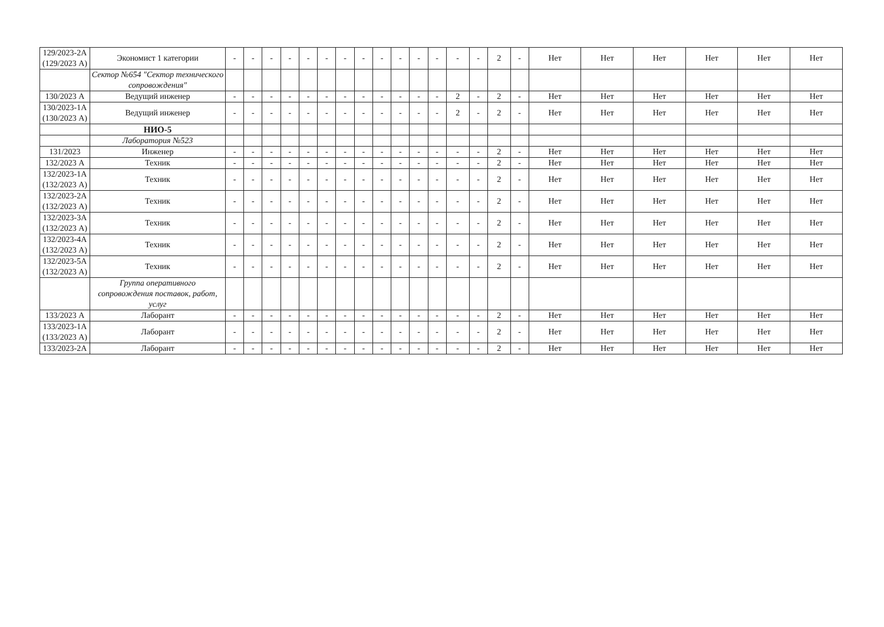| 129/2023-2А (129/2023 А) | Экономист 1 категории | - | - | - | - | - | - | - | - | - | - | - | - | - | - | 2 | - | Нет | Нет | Нет | Нет | Нет | Нет |
| | Сектор №654 "Сектор технического сопровождения" | | | | | | | | | | | | | | | | | | | | | | |
| 130/2023 А | Ведущий инженер | - | - | - | - | - | - | - | - | - | - | - | - | 2 | - | 2 | - | Нет | Нет | Нет | Нет | Нет | Нет |
| 130/2023-1А (130/2023 А) | Ведущий инженер | - | - | - | - | - | - | - | - | - | - | - | - | 2 | - | 2 | - | Нет | Нет | Нет | Нет | Нет | Нет |
| | НИО-5 | | | | | | | | | | | | | | | | | | | | | | |
| | Лаборатория №523 | | | | | | | | | | | | | | | | | | | | | | |
| 131/2023 | Инженер | - | - | - | - | - | - | - | - | - | - | - | - | - | - | 2 | - | Нет | Нет | Нет | Нет | Нет | Нет |
| 132/2023 А | Техник | - | - | - | - | - | - | - | - | - | - | - | - | - | - | 2 | - | Нет | Нет | Нет | Нет | Нет | Нет |
| 132/2023-1А (132/2023 А) | Техник | - | - | - | - | - | - | - | - | - | - | - | - | - | - | 2 | - | Нет | Нет | Нет | Нет | Нет | Нет |
| 132/2023-2А (132/2023 А) | Техник | - | - | - | - | - | - | - | - | - | - | - | - | - | - | 2 | - | Нет | Нет | Нет | Нет | Нет | Нет |
| 132/2023-3А (132/2023 А) | Техник | - | - | - | - | - | - | - | - | - | - | - | - | - | - | 2 | - | Нет | Нет | Нет | Нет | Нет | Нет |
| 132/2023-4А (132/2023 А) | Техник | - | - | - | - | - | - | - | - | - | - | - | - | - | - | 2 | - | Нет | Нет | Нет | Нет | Нет | Нет |
| 132/2023-5А (132/2023 А) | Техник | - | - | - | - | - | - | - | - | - | - | - | - | - | - | 2 | - | Нет | Нет | Нет | Нет | Нет | Нет |
| | Группа оперативного сопровождения поставок, работ, услуг | | | | | | | | | | | | | | | | | | | | | | |
| 133/2023 А | Лаборант | - | - | - | - | - | - | - | - | - | - | - | - | - | - | 2 | - | Нет | Нет | Нет | Нет | Нет | Нет |
| 133/2023-1А (133/2023 А) | Лаборант | - | - | - | - | - | - | - | - | - | - | - | - | - | - | 2 | - | Нет | Нет | Нет | Нет | Нет | Нет |
| 133/2023-2А | Лаборант | - | - | - | - | - | - | - | - | - | - | - | - | - | - | 2 | - | Нет | Нет | Нет | Нет | Нет | Нет |